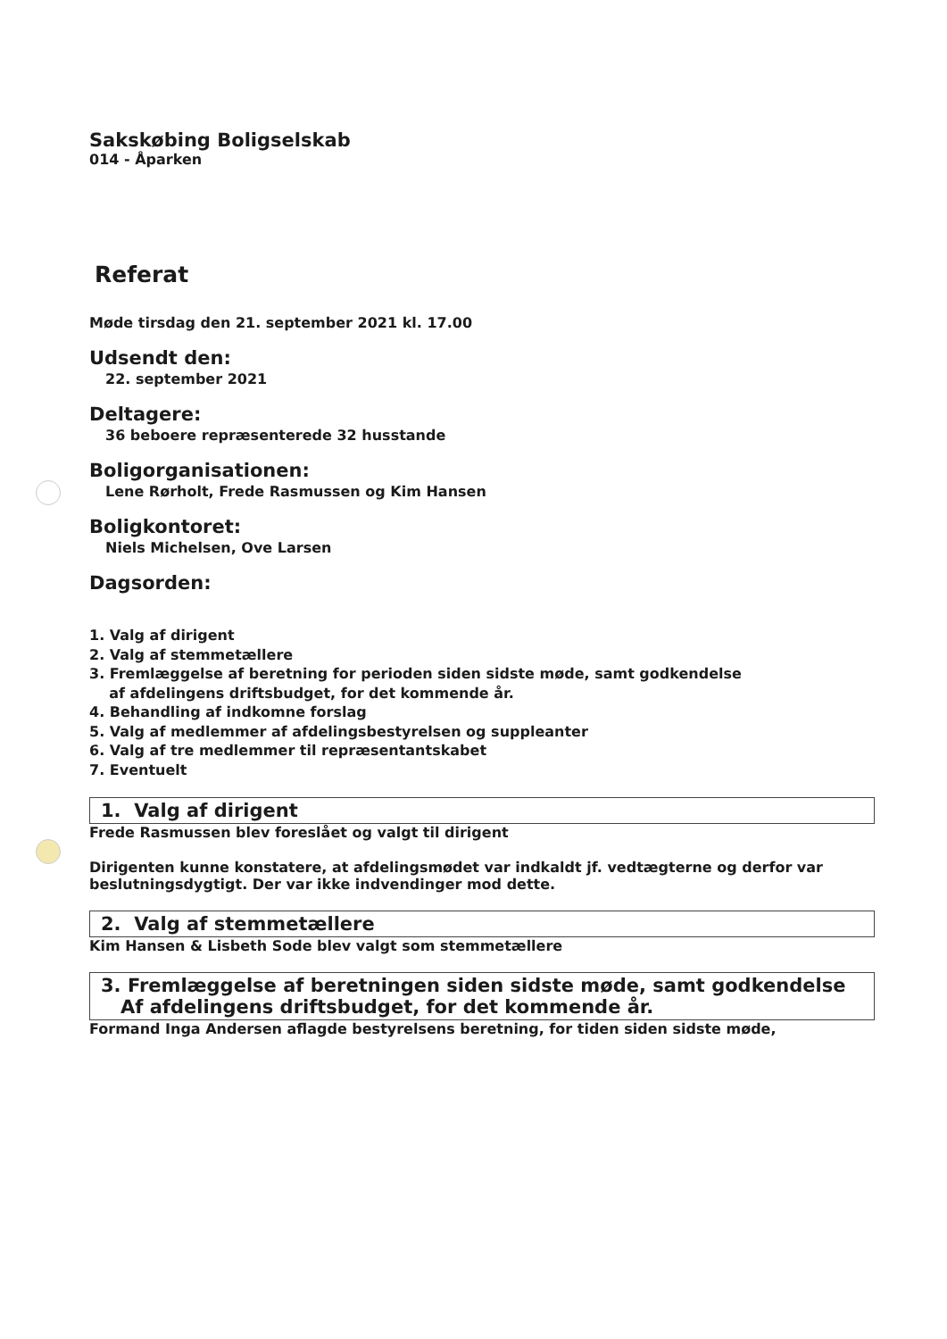Sakskøbing Boligselskab
014 - Åparken
Referat
Møde tirsdag den 21. september 2021 kl. 17.00
Udsendt den:
22. september 2021
Deltagere:
36 beboere repræsenterede 32 husstande
Boligorganisationen:
Lene Rørholt, Frede Rasmussen og Kim Hansen
Boligkontoret:
Niels Michelsen, Ove Larsen
Dagsorden:
1. Valg af dirigent
2. Valg af stemmetællere
3. Fremlæggelse af beretning for perioden siden sidste møde, samt godkendelse
af afdelingens driftsbudget, for det kommende år.
4. Behandling af indkomne forslag
5. Valg af medlemmer af afdelingsbestyrelsen og suppleanter
6. Valg af tre medlemmer til repræsentantskabet
7. Eventuelt
1. Valg af dirigent
Frede Rasmussen blev foreslået og valgt til dirigent
Dirigenten kunne konstatere, at afdelingsmødet var indkaldt jf. vedtægterne og derfor var beslutningsdygtigt. Der var ikke indvendinger mod dette.
2. Valg af stemmetællere
Kim Hansen & Lisbeth Sode blev valgt som stemmetællere
3. Fremlæggelse af beretningen siden sidste møde, samt godkendelse
Af afdelingens driftsbudget, for det kommende år.
Formand Inga Andersen aflagde bestyrelsens beretning, for tiden siden sidste møde,